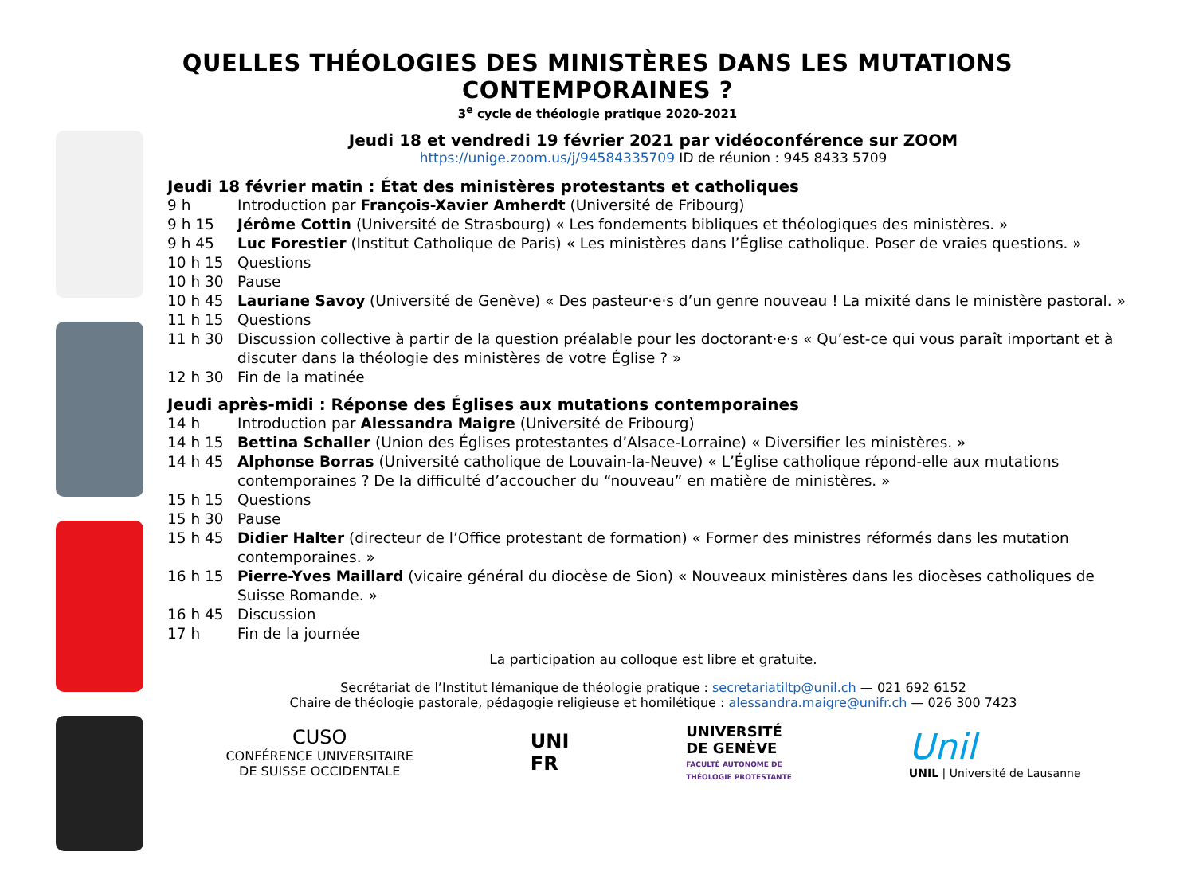QUELLES THÉOLOGIES DES MINISTÈRES DANS LES MUTATIONS CONTEMPORAINES ?
3<sup>e</sup> cycle de théologie pratique 2020-2021
Jeudi 18 et vendredi 19 février 2021 par vidéoconférence sur ZOOM
https://unige.zoom.us/j/94584335709 ID de réunion : 945 8433 5709
Jeudi 18 février matin : État des ministères protestants et catholiques
9 h Introduction par François-Xavier Amherdt (Université de Fribourg)
9 h 15 Jérôme Cottin (Université de Strasbourg) « Les fondements bibliques et théologiques des ministères. »
9 h 45 Luc Forestier (Institut Catholique de Paris) « Les ministères dans l’Église catholique. Poser de vraies questions. »
10 h 15 Questions
10 h 30 Pause
10 h 45 Lauriane Savoy (Université de Genève) « Des pasteur·e·s d’un genre nouveau ! La mixité dans le ministère pastoral. »
11 h 15 Questions
11 h 30 Discussion collective à partir de la question préalable pour les doctorant·e·s « Qu’est-ce qui vous paraît important et à discuter dans la théologie des ministères de votre Église ? »
12 h 30 Fin de la matinée
Jeudi après-midi : Réponse des Églises aux mutations contemporaines
14 h Introduction par Alessandra Maigre (Université de Fribourg)
14 h 15 Bettina Schaller (Union des Églises protestantes d’Alsace-Lorraine) « Diversifier les ministères. »
14 h 45 Alphonse Borras (Université catholique de Louvain-la-Neuve) « L’Église catholique répond-elle aux mutations contemporaines ? De la difficulté d’accoucher du “nouveau” en matière de ministères. »
15 h 15 Questions
15 h 30 Pause
15 h 45 Didier Halter (directeur de l’Office protestant de formation) « Former des ministres réformés dans les mutation contemporaines. »
16 h 15 Pierre-Yves Maillard (vicaire général du diocèse de Sion) « Nouveaux ministères dans les diocèses catholiques de Suisse Romande. »
16 h 45 Discussion
17 h Fin de la journée
La participation au colloque est libre et gratuite.
Secrétariat de l’Institut lémanique de théologie pratique : secretariatiltp@unil.ch — 021 692 6152
Chaire de théologie pastorale, pédagogie religieuse et homilétique : alessandra.maigre@unifr.ch — 026 300 7423
CUSO
CONFÉRENCE UNIVERSITAIRE
DE SUISSE OCCIDENTALE
UNI
FR
UNIVERSITÉ
DE GENÈVE
FACULTÉ AUTONOME DE
THÉOLOGIE PROTESTANTE
Unil
UNIL | Université de Lausanne